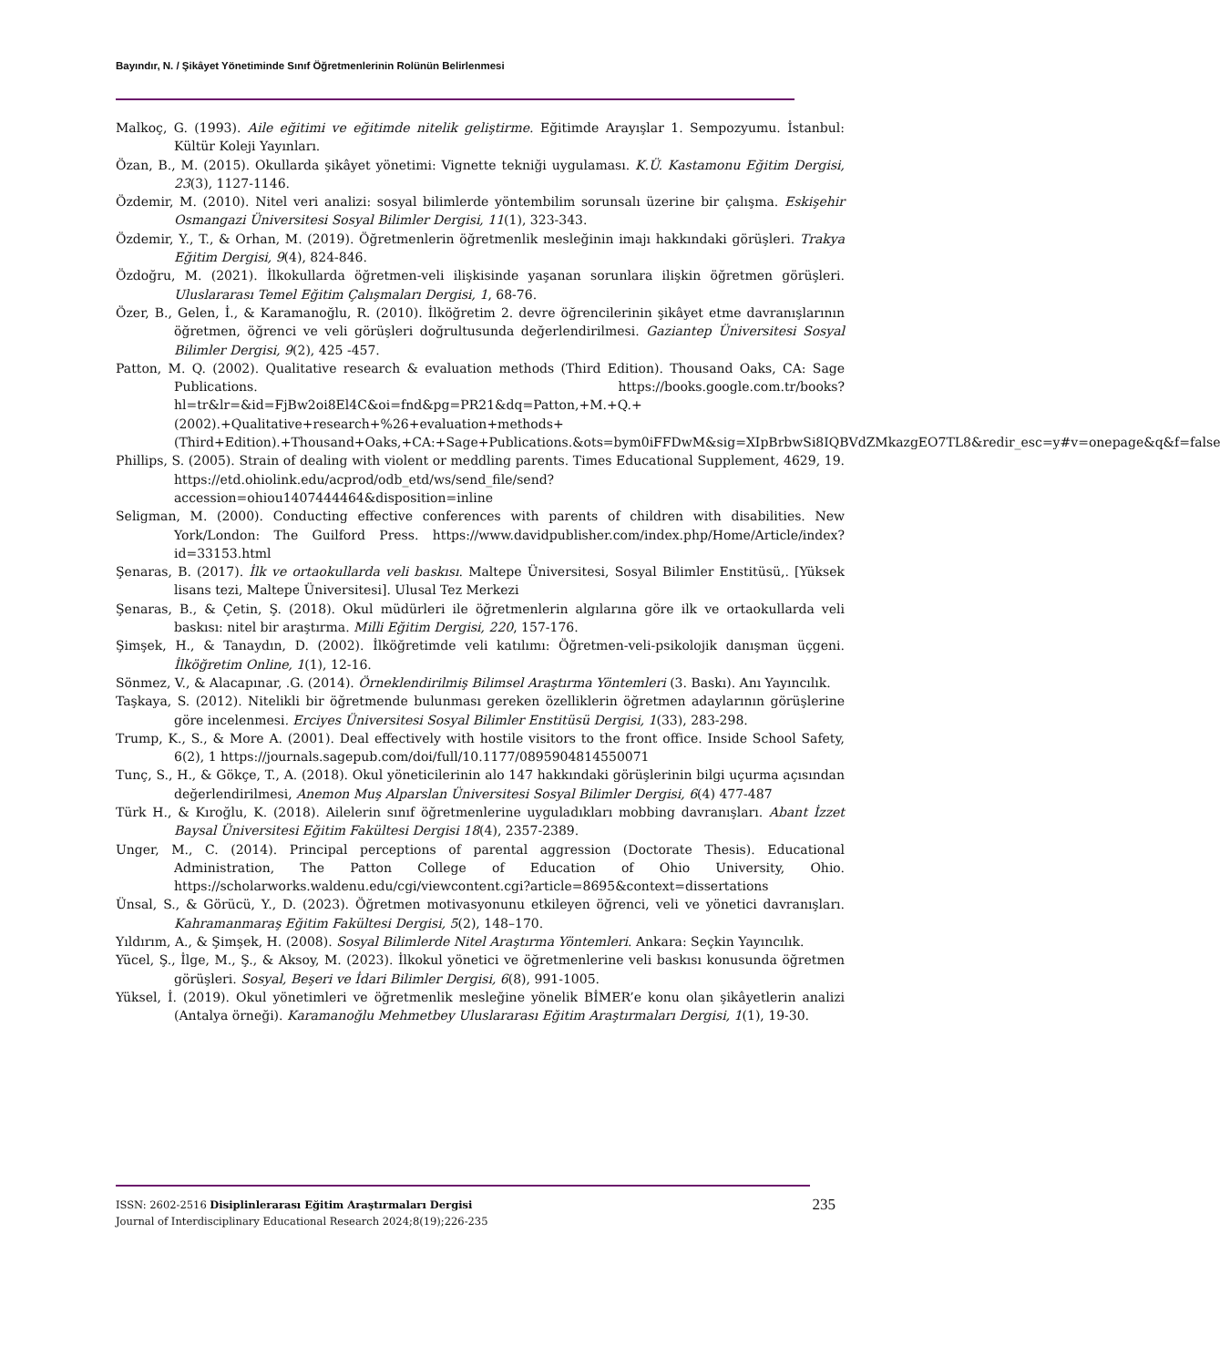Bayındır, N. / Şikâyet Yönetiminde Sınıf Öğretmenlerinin Rolünün Belirlenmesi
Malkoç, G. (1993). Aile eğitimi ve eğitimde nitelik geliştirme. Eğitimde Arayışlar 1. Sempozyumu. İstanbul: Kültür Koleji Yayınları.
Özan, B., M. (2015). Okullarda şikâyet yönetimi: Vignette tekniği uygulaması. K.Ü. Kastamonu Eğitim Dergisi, 23(3), 1127-1146.
Özdemir, M. (2010). Nitel veri analizi: sosyal bilimlerde yöntembilim sorunsalı üzerine bir çalışma. Eskişehir Osmangazi Üniversitesi Sosyal Bilimler Dergisi, 11(1), 323-343.
Özdemir, Y., T., & Orhan, M. (2019). Öğretmenlerin öğretmenlik mesleğinin imajı hakkındaki görüşleri. Trakya Eğitim Dergisi, 9(4), 824-846.
Özdoğru, M. (2021). İlkokullarda öğretmen-veli ilişkisinde yaşanan sorunlara ilişkin öğretmen görüşleri. Uluslararası Temel Eğitim Çalışmaları Dergisi, 1, 68-76.
Özer, B., Gelen, İ., & Karamanoğlu, R. (2010). İlköğretim 2. devre öğrencilerinin şikâyet etme davranışlarının öğretmen, öğrenci ve veli görüşleri doğrultusunda değerlendirilmesi. Gaziantep Üniversitesi Sosyal Bilimler Dergisi, 9(2), 425 -457.
Patton, M. Q. (2002). Qualitative research & evaluation methods (Third Edition). Thousand Oaks, CA: Sage Publications. https://books.google.com.tr/books?hl=tr&lr=&id=FjBw2oi8El4C&oi=fnd&pg=PR21&dq=Patton,+M.+Q.+(2002).+Qualitative+research+%26+evaluation+methods+(Third+Edition).+Thousand+Oaks,+CA:+Sage+Publications.&ots=bym0iFFDwM&sig=XIpBrbwSi8IQBVdZMkazgEO7TL8&redir_esc=y#v=onepage&q&f=false
Phillips, S. (2005). Strain of dealing with violent or meddling parents. Times Educational Supplement, 4629, 19. https://etd.ohiolink.edu/acprod/odb_etd/ws/send_file/send?accession=ohiou1407444464&disposition=inline
Seligman, M. (2000). Conducting effective conferences with parents of children with disabilities. New York/London: The Guilford Press. https://www.davidpublisher.com/index.php/Home/Article/index?id=33153.html
Şenaras, B. (2017). İlk ve ortaokullarda veli baskısı. Maltepe Üniversitesi, Sosyal Bilimler Enstitüsü,. [Yüksek lisans tezi, Maltepe Üniversitesi]. Ulusal Tez Merkezi
Şenaras, B., & Çetin, Ş. (2018). Okul müdürleri ile öğretmenlerin algılarına göre ilk ve ortaokullarda veli baskısı: nitel bir araştırma. Milli Eğitim Dergisi, 220, 157-176.
Şimşek, H., & Tanaydın, D. (2002). İlköğretimde veli katılımı: Öğretmen-veli-psikolojik danışman üçgeni. İlköğretim Online, 1(1), 12-16.
Sönmez, V., & Alacapınar, .G. (2014). Örneklendirilmiş Bilimsel Araştırma Yöntemleri (3. Baskı). Anı Yayıncılık.
Taşkaya, S. (2012). Nitelikli bir öğretmende bulunması gereken özelliklerin öğretmen adaylarının görüşlerine göre incelenmesi. Erciyes Üniversitesi Sosyal Bilimler Enstitüsü Dergisi, 1(33), 283-298.
Trump, K., S., & More A. (2001). Deal effectively with hostile visitors to the front office. Inside School Safety, 6(2), 1 https://journals.sagepub.com/doi/full/10.1177/0895904814550071
Tunç, S., H., & Gökçe, T., A. (2018). Okul yöneticilerinin alo 147 hakkındaki görüşlerinin bilgi uçurma açısından değerlendirilmesi, Anemon Muş Alparslan Üniversitesi Sosyal Bilimler Dergisi, 6(4) 477-487
Türk H., & Kıroğlu, K. (2018). Ailelerin sınıf öğretmenlerine uyguladıkları mobbing davranışları. Abant İzzet Baysal Üniversitesi Eğitim Fakültesi Dergisi 18(4), 2357-2389.
Unger, M., C. (2014). Principal perceptions of parental aggression (Doctorate Thesis). Educational Administration, The Patton College of Education of Ohio University, Ohio. https://scholarworks.waldenu.edu/cgi/viewcontent.cgi?article=8695&context=dissertations
Ünsal, S., & Görücü, Y., D. (2023). Öğretmen motivasyonunu etkileyen öğrenci, veli ve yönetici davranışları. Kahramanmaraş Eğitim Fakültesi Dergisi, 5(2), 148–170.
Yıldırım, A., & Şimşek, H. (2008). Sosyal Bilimlerde Nitel Araştırma Yöntemleri. Ankara: Seçkin Yayıncılık.
Yücel, Ş., İlge, M., Ş., & Aksoy, M. (2023). İlkokul yönetici ve öğretmenlerine veli baskısı konusunda öğretmen görüşleri. Sosyal, Beşeri ve İdari Bilimler Dergisi, 6(8), 991-1005.
Yüksel, İ. (2019). Okul yönetimleri ve öğretmenlik mesleğine yönelik BİMER’e konu olan şikâyetlerin analizi (Antalya örneği). Karamanoğlu Mehmetbey Uluslararası Eğitim Araştırmaları Dergisi, 1(1), 19-30.
235 ISSN: 2602-2516 Disiplinlerarası Eğitim Araştırmaları Dergisi
Journal of Interdisciplinary Educational Research 2024;8(19);226-235